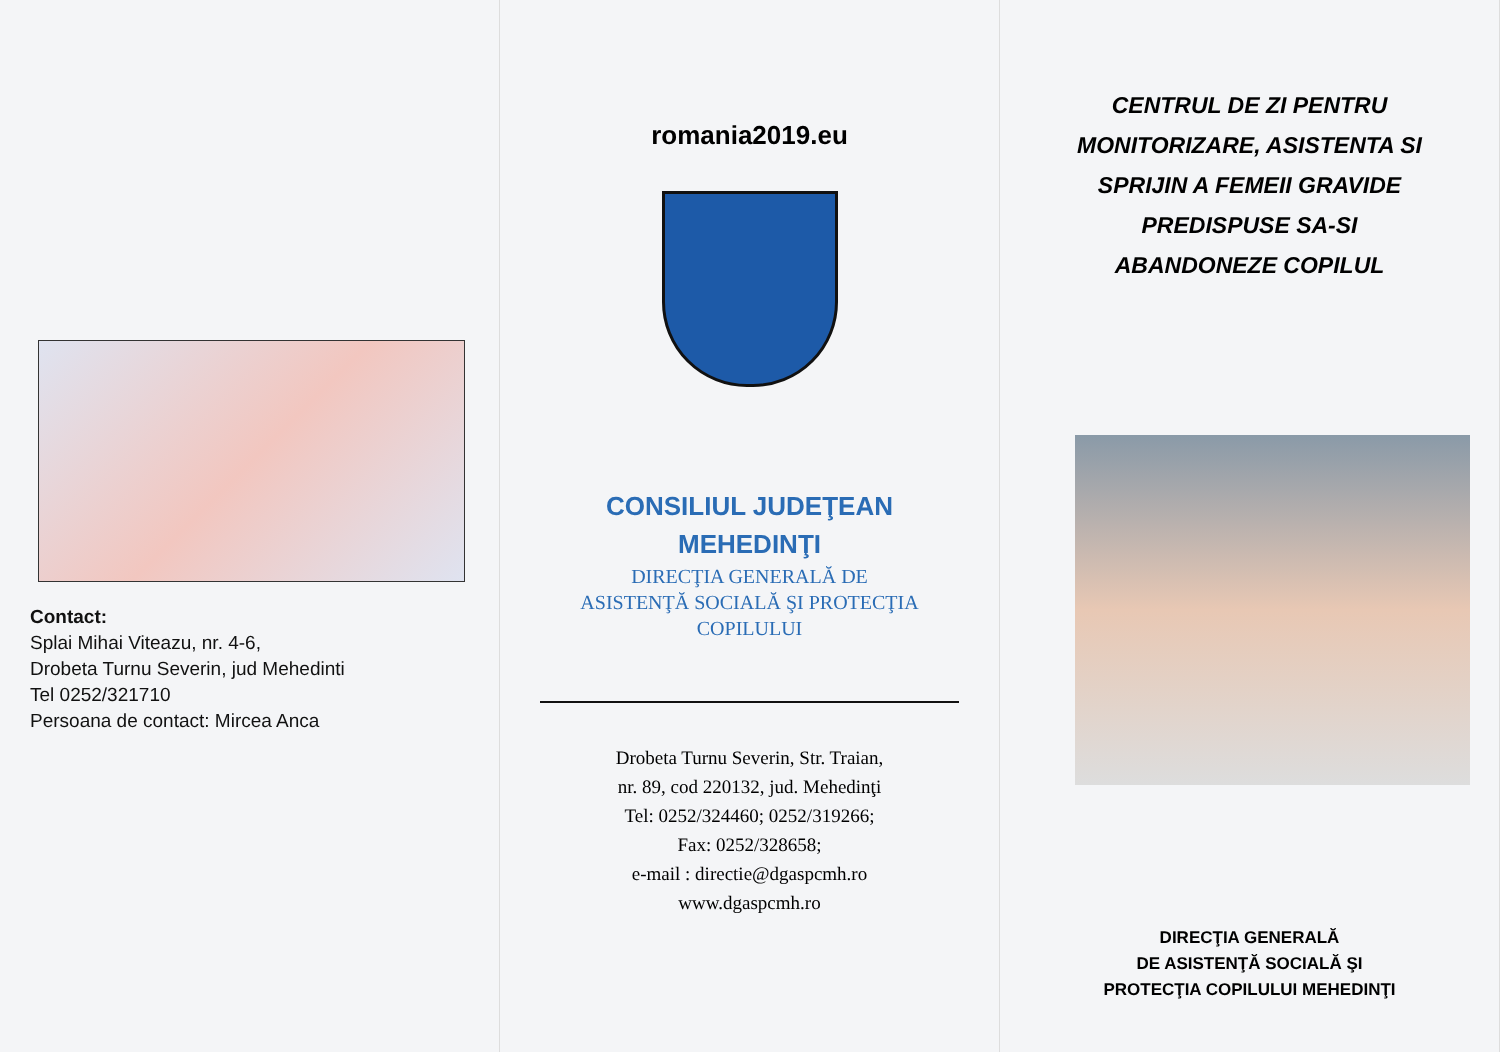Contact:
Splai Mihai Viteazu, nr. 4-6,
Drobeta Turnu Severin, jud Mehedinti
Tel 0252/321710
Persoana de contact: Mircea Anca
romania2019.eu
CONSILIUL JUDEŢEAN
MEHEDINŢI
DIRECŢIA GENERALĂ DE
ASISTENŢĂ SOCIALĂ ŞI PROTECŢIA
COPILULUI
Drobeta Turnu Severin, Str. Traian,
nr. 89, cod 220132, jud. Mehedinţi
Tel: 0252/324460; 0252/319266;
Fax: 0252/328658;
e-mail : directie@dgaspcmh.ro
www.dgaspcmh.ro
CENTRUL DE ZI PENTRU
MONITORIZARE, ASISTENTA SI
SPRIJIN A FEMEII GRAVIDE
PREDISPUSE SA-SI
ABANDONEZE COPILUL
DIRECŢIA GENERALĂ
DE ASISTENŢĂ SOCIALĂ ŞI
PROTECŢIA COPILULUI MEHEDINŢI